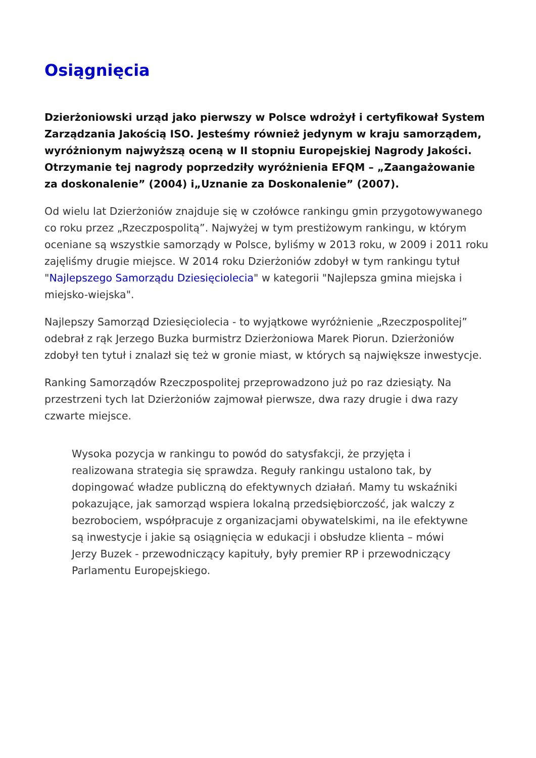Osiągnięcia
Dzierżoniowski urząd jako pierwszy w Polsce wdrożył i certyfikował System Zarządzania Jakością ISO. Jesteśmy również jedynym w kraju samorządem, wyróżnionym najwyższą oceną w II stopniu Europejskiej Nagrody Jakości. Otrzymanie tej nagrody poprzedziły wyróżnienia EFQM – „Zaangażowanie za doskonalenie” (2004) i„Uznanie za Doskonalenie” (2007).
Od wielu lat Dzierżoniów znajduje się w czołówce rankingu gmin przygotowywanego co roku przez „Rzeczpospolitą”. Najwyżej w tym prestiżowym rankingu, w którym oceniane są wszystkie samorządy w Polsce, byliśmy w 2013 roku, w 2009 i 2011 roku zajęliśmy drugie miejsce. W 2014 roku Dzierżoniów zdobył w tym rankingu tytuł "Najlepszego Samorządu Dziesięciolecia" w kategorii "Najlepsza gmina miejska i miejsko-wiejska".
Najlepszy Samorząd Dziesięciolecia - to wyjątkowe wyróżnienie „Rzeczpospolitej” odebrał z rąk Jerzego Buzka burmistrz Dzierżoniowa Marek Piorun. Dzierżoniów zdobył ten tytuł i znalazł się też w gronie miast, w których są największe inwestycje.
Ranking Samorządów Rzeczpospolitej przeprowadzono już po raz dziesiąty. Na przestrzeni tych lat Dzierżoniów zajmował pierwsze, dwa razy drugie i dwa razy czwarte miejsce.
Wysoka pozycja w rankingu to powód do satysfakcji, że przyjęta i realizowana strategia się sprawdza. Reguły rankingu ustalono tak, by dopingować władze publiczną do efektywnych działań. Mamy tu wskaźniki pokazujące, jak samorząd wspiera lokalną przedsiębiorczość, jak walczy z bezrobociem, współpracuje z organizacjami obywatelskimi, na ile efektywne są inwestycje i jakie są osiągnięcia w edukacji i obsłudze klienta – mówi Jerzy Buzek - przewodniczący kapituły, były premier RP i przewodniczący Parlamentu Europejskiego.